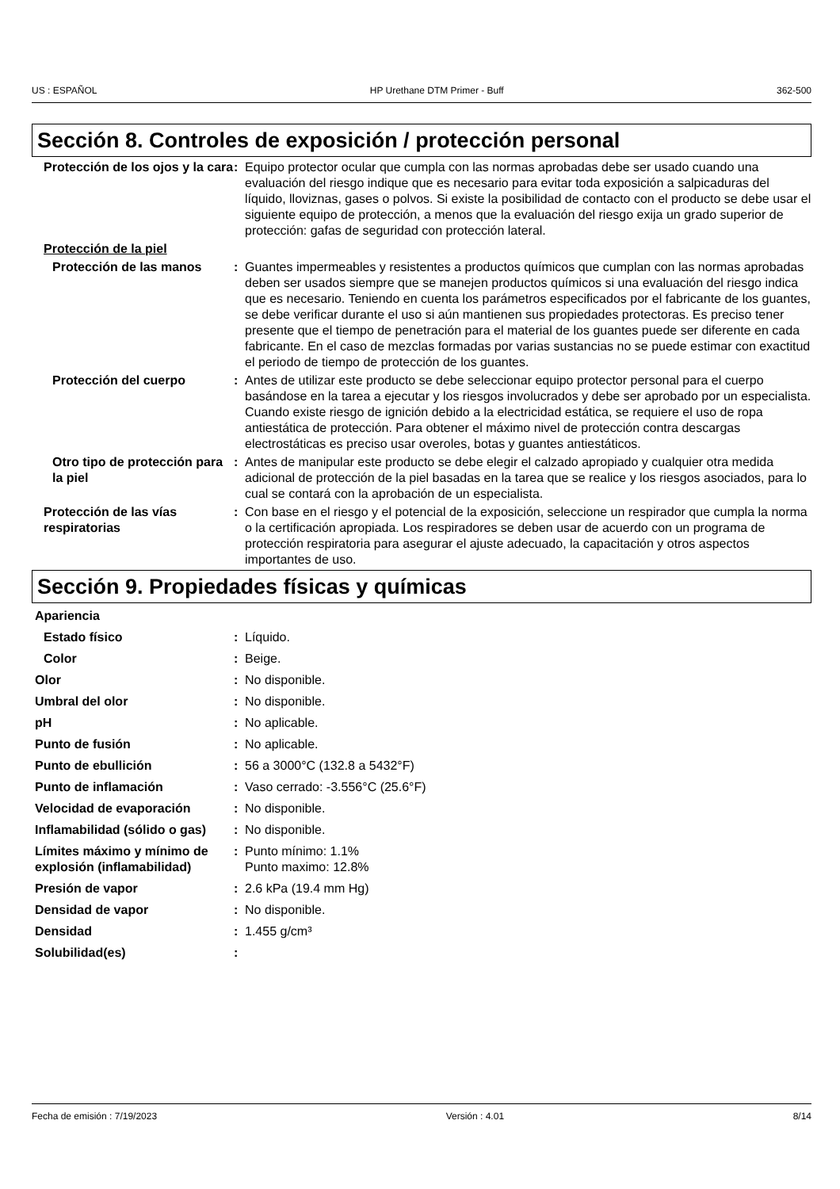US : ESPAÑOL HP Urethane DTM Primer - Buff 362-500
Sección 8. Controles de exposición / protección personal
Protección de los ojos y la cara
: Equipo protector ocular que cumpla con las normas aprobadas debe ser usado cuando una evaluación del riesgo indique que es necesario para evitar toda exposición a salpicaduras del líquido, lloviznas, gases o polvos. Si existe la posibilidad de contacto con el producto se debe usar el siguiente equipo de protección, a menos que la evaluación del riesgo exija un grado superior de protección: gafas de seguridad con protección lateral.
Protección de la piel
Protección de las manos : Guantes impermeables y resistentes a productos químicos que cumplan con las normas aprobadas deben ser usados siempre que se manejen productos químicos si una evaluación del riesgo indica que es necesario. Teniendo en cuenta los parámetros especificados por el fabricante de los guantes, se debe verificar durante el uso si aún mantienen sus propiedades protectoras. Es preciso tener presente que el tiempo de penetración para el material de los guantes puede ser diferente en cada fabricante. En el caso de mezclas formadas por varias sustancias no se puede estimar con exactitud el periodo de tiempo de protección de los guantes.
Protección del cuerpo : Antes de utilizar este producto se debe seleccionar equipo protector personal para el cuerpo basándose en la tarea a ejecutar y los riesgos involucrados y debe ser aprobado por un especialista. Cuando existe riesgo de ignición debido a la electricidad estática, se requiere el uso de ropa antiestática de protección. Para obtener el máximo nivel de protección contra descargas electrostáticas es preciso usar overoles, botas y guantes antiestáticos.
Otro tipo de protección para la piel
: Antes de manipular este producto se debe elegir el calzado apropiado y cualquier otra medida adicional de protección de la piel basadas en la tarea que se realice y los riesgos asociados, para lo cual se contará con la aprobación de un especialista.
Protección de las vías respiratorias
: Con base en el riesgo y el potencial de la exposición, seleccione un respirador que cumpla la norma o la certificación apropiada. Los respiradores se deben usar de acuerdo con un programa de protección respiratoria para asegurar el ajuste adecuado, la capacitación y otros aspectos importantes de uso.
Sección 9. Propiedades físicas y químicas
Apariencia
Estado físico : Líquido.
Color : Beige.
Olor : No disponible.
Umbral del olor : No disponible.
pH : No aplicable.
Punto de fusión : No aplicable.
Punto de ebullición : 56 a 3000°C (132.8 a 5432°F)
Punto de inflamación : Vaso cerrado: -3.556°C (25.6°F)
Velocidad de evaporación : No disponible.
Inflamabilidad (sólido o gas)
: No disponible.
Límites máximo y mínimo de explosión (inflamabilidad)
: Punto mínimo: 1.1%
Punto maximo: 12.8%
Presión de vapor : 2.6 kPa (19.4 mm Hg)
Densidad de vapor : No disponible.
Densidad : 1.455 g/cm³
Solubilidad(es) :
Fecha de emisión : 7/19/2023 Versión : 4.01 8/14